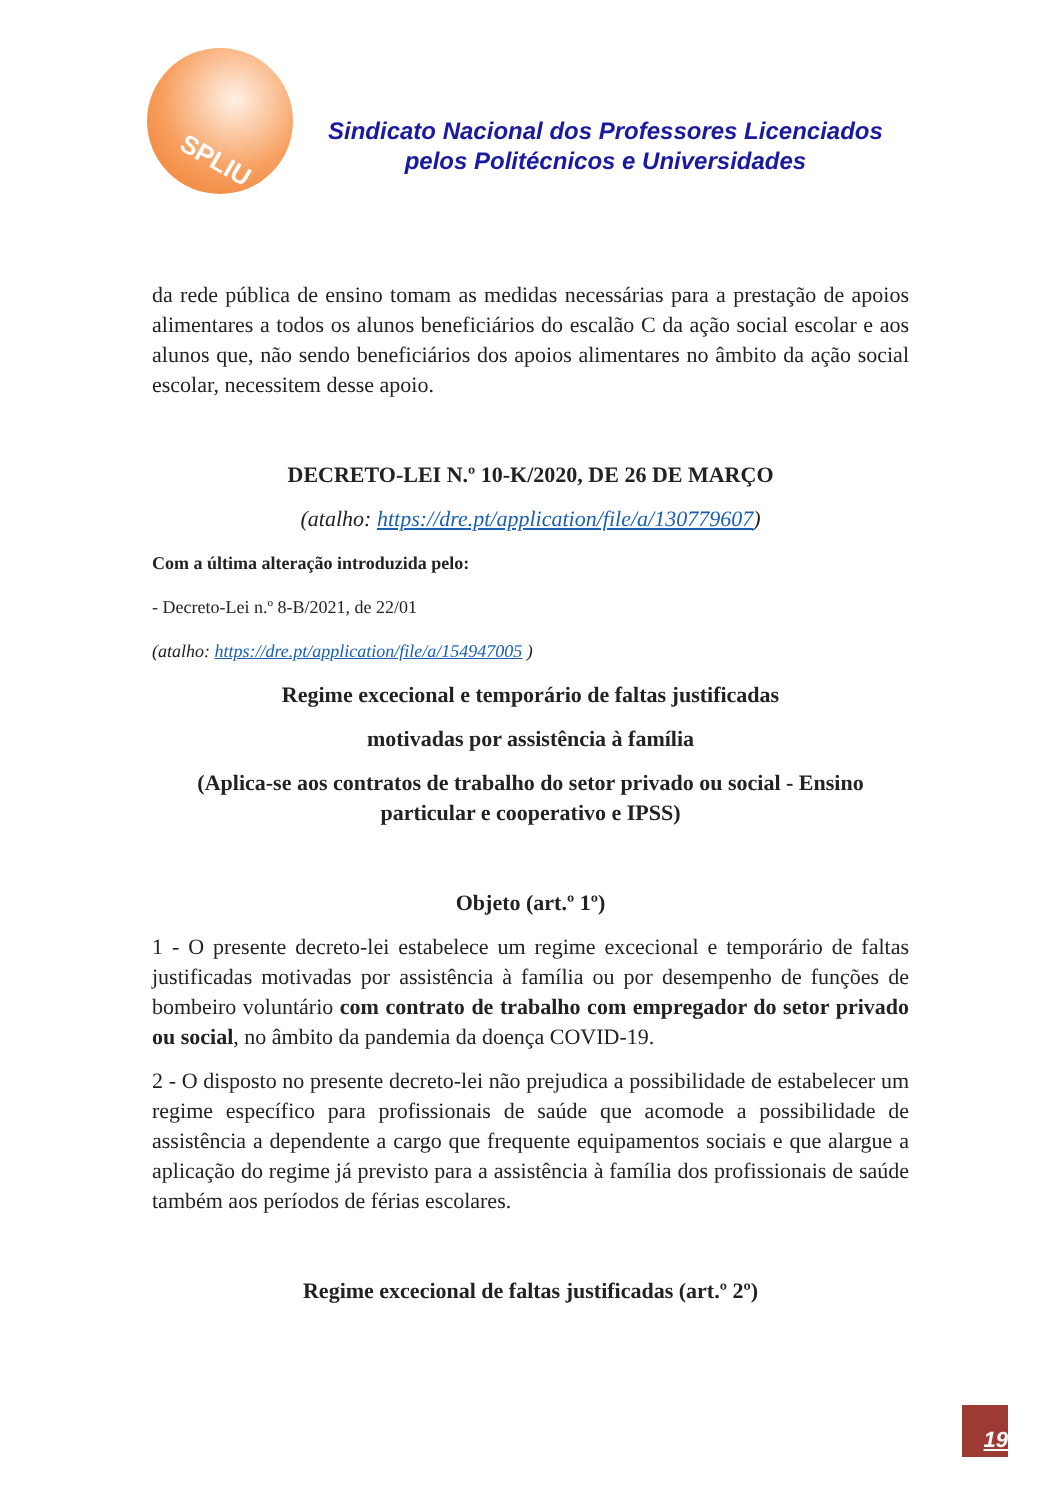SPLIU
Sindicato Nacional dos Professores Licenciados
pelos Politécnicos e Universidades
da rede pública de ensino tomam as medidas necessárias para a prestação de apoios alimentares a todos os alunos beneficiários do escalão C da ação social escolar e aos alunos que, não sendo beneficiários dos apoios alimentares no âmbito da ação social escolar, necessitem desse apoio.
DECRETO-LEI N.º 10-K/2020, DE 26 DE MARÇO
(atalho: https://dre.pt/application/file/a/130779607)
Com a última alteração introduzida pelo:
- Decreto-Lei n.º 8-B/2021, de 22/01
(atalho: https://dre.pt/application/file/a/154947005 )
Regime excecional e temporário de faltas justificadas
motivadas por assistência à família
(Aplica-se aos contratos de trabalho do setor privado ou social - Ensino particular e cooperativo e IPSS)
Objeto (art.º 1º)
1 - O presente decreto-lei estabelece um regime excecional e temporário de faltas justificadas motivadas por assistência à família ou por desempenho de funções de bombeiro voluntário com contrato de trabalho com empregador do setor privado ou social, no âmbito da pandemia da doença COVID-19.
2 - O disposto no presente decreto-lei não prejudica a possibilidade de estabelecer um regime específico para profissionais de saúde que acomode a possibilidade de assistência a dependente a cargo que frequente equipamentos sociais e que alargue a aplicação do regime já previsto para a assistência à família dos profissionais de saúde também aos períodos de férias escolares.
Regime excecional de faltas justificadas (art.º 2º)
19